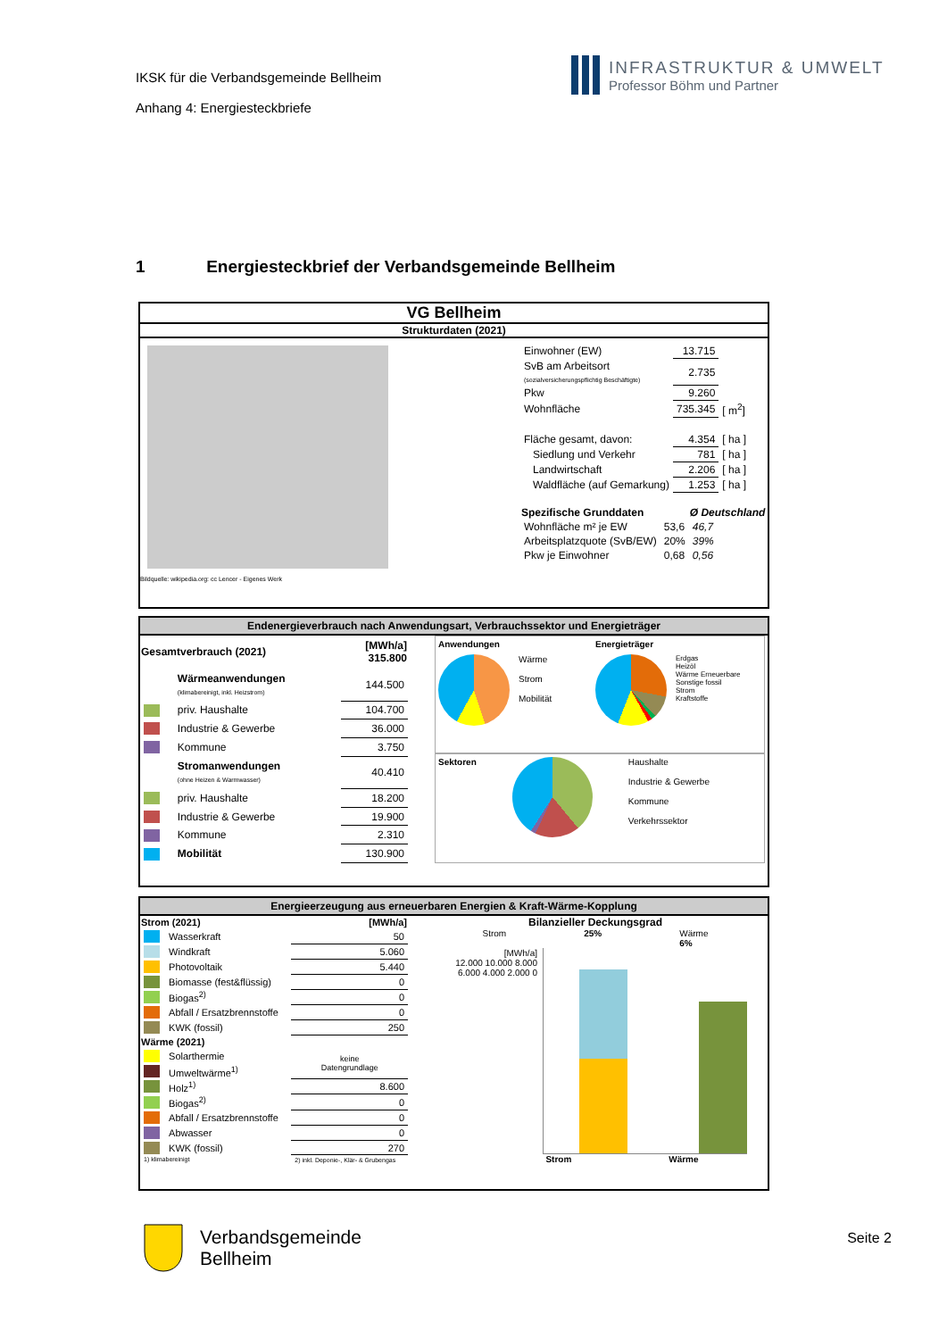IKSK für die Verbandsgemeinde Bellheim
Anhang 4: Energiesteckbriefe
INFRASTRUKTUR & UMWELT
Professor Böhm und Partner
1 Energiesteckbrief der Verbandsgemeinde Bellheim
VG Bellheim
Strukturdaten (2021)
Bildquelle: wikipedia.org: cc Lencer - Eigenes Werk
| Einwohner (EW) | 13.715 | |
| SvB am Arbeitsort (sozialversicherungspflichtig Beschäftigte) | 2.735 | |
| Pkw | 9.260 | |
| Wohnfläche | 735.345 | [ m<sup>2</sup>] |
| Fläche gesamt, davon: | 4.354 | [ ha ] |
| Siedlung und Verkehr | 781 | [ ha ] |
| Landwirtschaft | 2.206 | [ ha ] |
| Waldfläche (auf Gemarkung) | 1.253 | [ ha ] |
| Spezifische Grunddaten | | Ø Deutschland |
| Wohnfläche m² je EW | 53,6 | 46,7 |
| Arbeitsplatzquote (SvB/EW) | 20% | 39% |
| Pkw je Einwohner | 0,68 | 0,56 |
Endenergieverbrauch nach Anwendungsart, Verbrauchssektor und Energieträger
| Gesamtverbrauch (2021) | | [MWh/a] 315.800 |
| --- | --- | --- |
| | Wärmeanwendungen (klimabereinigt, inkl. Heizstrom) | 144.500 |
| | priv. Haushalte | 104.700 |
| | Industrie & Gewerbe | 36.000 |
| | Kommune | 3.750 |
| | Stromanwendungen (ohne Heizen & Warmwasser) | 40.410 |
| | priv. Haushalte | 18.200 |
| | Industrie & Gewerbe | 19.900 |
| | Kommune | 2.310 |
| | Mobilität | 130.900 |
Anwendungen
Wärme
Strom
Mobilität
Energieträger
Erdgas
Heizöl
Wärme Erneuerbare
Sonstige fossil
Strom
Kraftstoffe
Sektoren Haushalte
Industrie & Gewerbe
Kommune
Verkehrssektor
Energieerzeugung aus erneuerbaren Energien & Kraft-Wärme-Kopplung
| Strom (2021) | | [MWh/a] |
| --- | --- | --- |
| | Wasserkraft | 50 |
| | Windkraft | 5.060 |
| | Photovoltaik | 5.440 |
| | Biomasse (fest&flüssig) | 0 |
| | Biogas<sup>2)</sup> | 0 |
| | Abfall / Ersatzbrennstoffe | 0 |
| | KWK (fossil) | 250 |
| Wärme (2021) | | |
| | Solarthermie | keine Datengrundlage |
| | Umweltwärme<sup>1)</sup> | |
| | Holz<sup>1)</sup> | 8.600 |
| | Biogas<sup>2)</sup> | 0 |
| | Abfall / Ersatzbrennstoffe | 0 |
| | Abwasser | 0 |
| | KWK (fossil) | 270 |
| 1) klimabereinigt | | 2) inkl. Deponie-, Klär- & Grubengas |
Bilanzieller Deckungsgrad
Strom
25% Wärme
6%
[MWh/a]
12.000 10.000 8.000 6.000 4.000 2.000 0
Strom Wärme
Verbandsgemeinde
Bellheim
Seite 2